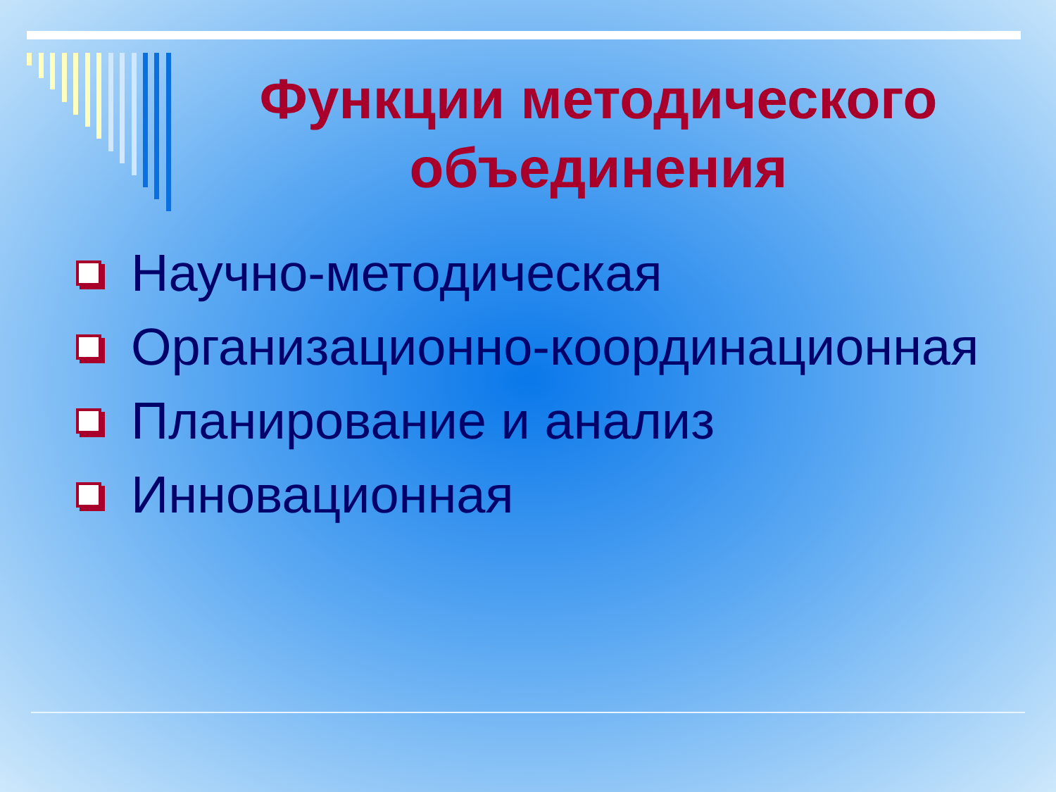Функции методического объединения
Научно-методическая
Организационно-координационная
Планирование и анализ
Инновационная